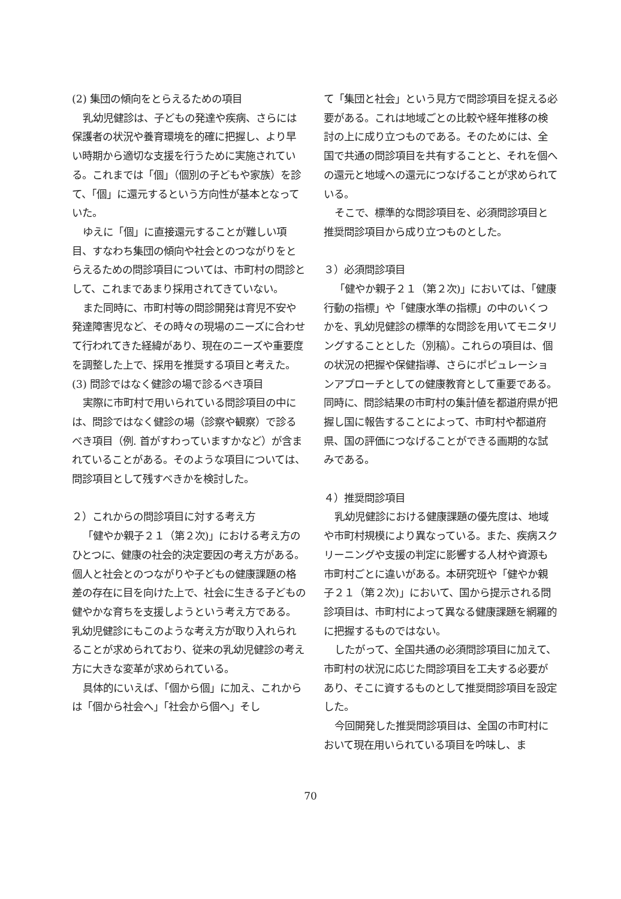(2) 集団の傾向をとらえるための項目
乳幼児健診は、子どもの発達や疾病、さらには保護者の状況や養育環境を的確に把握し、より早い時期から適切な支援を行うために実施されている。これまでは「個」（個別の子どもや家族）を診て、「個」に還元するという方向性が基本となっていた。
ゆえに「個」に直接還元することが難しい項目、すなわち集団の傾向や社会とのつながりをとらえるための問診項目については、市町村の問診として、これまであまり採用されてきていない。
また同時に、市町村等の問診開発は育児不安や発達障害児など、その時々の現場のニーズに合わせて行われてきた経緯があり、現在のニーズや重要度を調整した上で、採用を推奨する項目と考えた。
(3) 問診ではなく健診の場で診るべき項目
実際に市町村で用いられている問診項目の中には、問診ではなく健診の場（診察や観察）で診るべき項目（例. 首がすわっていますかなど）が含まれていることがある。そのような項目については、問診項目として残すべきかを検討した。
２）これからの問診項目に対する考え方
「健やか親子２１（第２次)」における考え方のひとつに、健康の社会的決定要因の考え方がある。個人と社会とのつながりや子どもの健康課題の格差の存在に目を向けた上で、社会に生きる子どもの健やかな育ちを支援しようという考え方である。乳幼児健診にもこのような考え方が取り入れられることが求められており、従来の乳幼児健診の考え方に大きな変革が求められている。
具体的にいえば、「個から個」に加え、これからは「個から社会へ」「社会から個へ」そし
て「集団と社会」という見方で問診項目を捉える必要がある。これは地域ごとの比較や経年推移の検討の上に成り立つものである。そのためには、全国で共通の問診項目を共有することと、それを個への還元と地域への還元につなげることが求められている。
そこで、標準的な問診項目を、必須問診項目と推奨問診項目から成り立つものとした。
３）必須問診項目
「健やか親子２１（第２次)」においては、「健康行動の指標」や「健康水準の指標」の中のいくつかを、乳幼児健診の標準的な問診を用いてモニタリングすることとした（別稿）。これらの項目は、個の状況の把握や保健指導、さらにポピュレーションアプローチとしての健康教育として重要である。同時に、問診結果の市町村の集計値を都道府県が把握し国に報告することによって、市町村や都道府県、国の評価につなげることができる画期的な試みである。
４）推奨問診項目
乳幼児健診における健康課題の優先度は、地域や市町村規模により異なっている。また、疾病スクリーニングや支援の判定に影響する人材や資源も市町村ごとに違いがある。本研究班や「健やか親子２１（第２次)」において、国から提示される問診項目は、市町村によって異なる健康課題を網羅的に把握するものではない。
したがって、全国共通の必須問診項目に加えて、市町村の状況に応じた問診項目を工夫する必要があり、そこに資するものとして推奨問診項目を設定した。
今回開発した推奨問診項目は、全国の市町村において現在用いられている項目を吟味し、ま
70